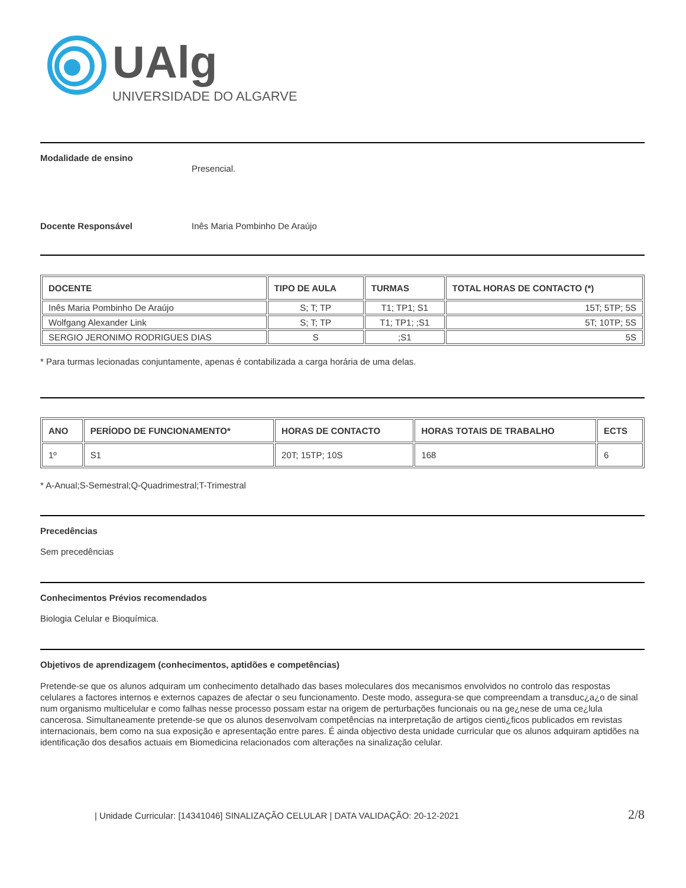UAlg
UNIVERSIDADE DO ALGARVE
Modalidade de ensino
Presencial.
Docente Responsável Inês Maria Pombinho De Araújo
| DOCENTE | TIPO DE AULA | TURMAS | TOTAL HORAS DE CONTACTO (*) |
| --- | --- | --- | --- |
| Inês Maria Pombinho De Araújo | S; T; TP | T1; TP1; S1 | 15T; 5TP; 5S |
| Wolfgang Alexander Link | S; T; TP | T1; TP1; ;S1 | 5T; 10TP; 5S |
| SERGIO JERONIMO RODRIGUES DIAS | S | ;S1 | 5S |
* Para turmas lecionadas conjuntamente, apenas é contabilizada a carga horária de uma delas.
| ANO | PERÍODO DE FUNCIONAMENTO* | HORAS DE CONTACTO | HORAS TOTAIS DE TRABALHO | ECTS |
| --- | --- | --- | --- | --- |
| 1º | S1 | 20T; 15TP; 10S | 168 | 6 |
* A-Anual;S-Semestral;Q-Quadrimestral;T-Trimestral
Precedências
Sem precedências
Conhecimentos Prévios recomendados
Biologia Celular e Bioquímica.
Objetivos de aprendizagem (conhecimentos, aptidões e competências)
Pretende-se que os alunos adquiram um conhecimento detalhado das bases moleculares dos mecanismos envolvidos no controlo das respostas celulares a factores internos e externos capazes de afectar o seu funcionamento. Deste modo, assegura-se que compreendam a transduc¿a¿o de sinal num organismo multicelular e como falhas nesse processo possam estar na origem de perturbações funcionais ou na ge¿nese de uma ce¿lula cancerosa. Simultaneamente pretende-se que os alunos desenvolvam competências na interpretação de artigos cienti¿ficos publicados em revistas internacionais, bem como na sua exposição e apresentação entre pares. É ainda objectivo desta unidade curricular que os alunos adquiram aptidões na identificação dos desafios actuais em Biomedicina relacionados com alterações na sinalização celular.
| Unidade Curricular: [14341046] SINALIZAÇÃO CELULAR | DATA VALIDAÇÃO: 20-12-2021 2/8